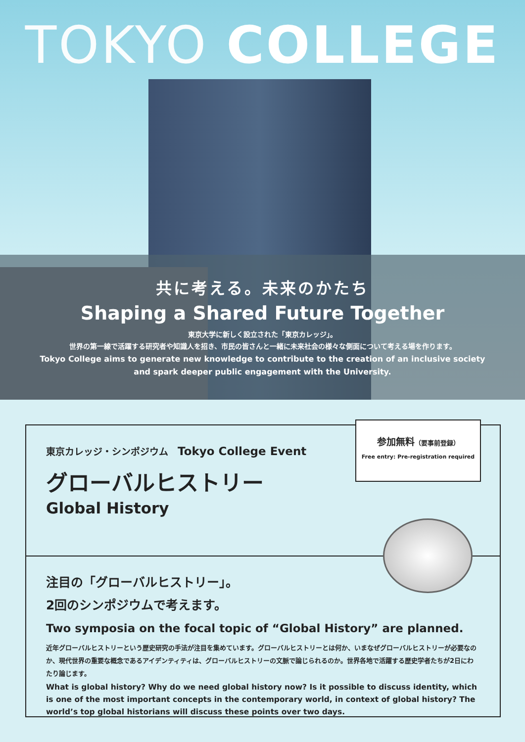TOKYO COLLEGE
共に考える。未来のかたち
Shaping a Shared Future Together
東京大学に新しく設立された「東京カレッジ」。
世界の第一線で活躍する研究者や知識人を招き、市民の皆さんと一緒に未来社会の様々な側面について考える場を作ります。
Tokyo College aims to generate new knowledge to contribute to the creation of an inclusive society
and spark deeper public engagement with the University.
参加無料（要事前登録）
Free entry: Pre-registration required
東京カレッジ・シンポジウム　Tokyo College Event
グローバルヒストリー
Global History
注目の「グローバルヒストリー」。
2回のシンポジウムで考えます。
Two symposia on the focal topic of “Global History” are planned.
近年グローバルヒストリーという歴史研究の手法が注目を集めています。グローバルヒストリーとは何か、いまなぜグローバルヒストリーが必要なのか、現代世界の重要な概念であるアイデンティティは、グローバルヒストリーの文脈で論じられるのか。世界各地で活躍する歴史学者たちが2日にわたり論じます。
What is global history? Why do we need global history now? Is it possible to discuss identity, which is one of the most important concepts in the contemporary world, in context of global history? The world’s top global historians will discuss these points over two days.